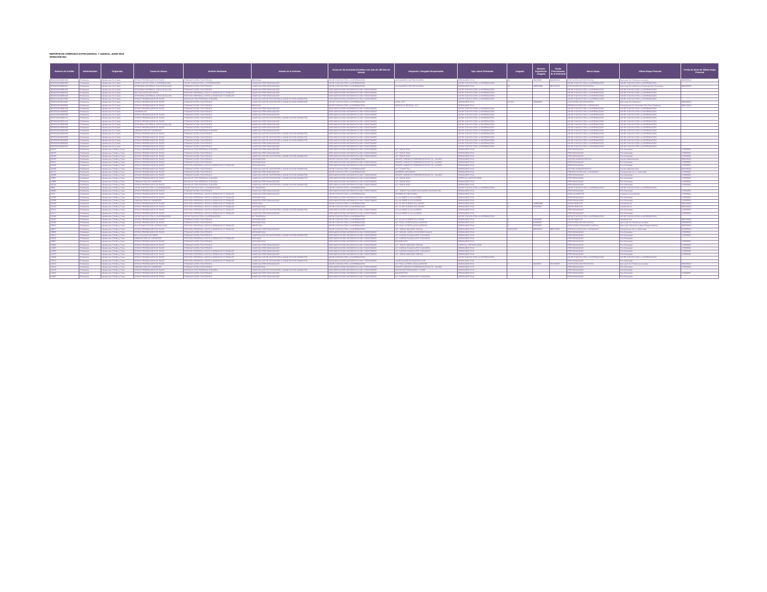REPORTE DE COBRANZA EXTRAJUDICIAL Y JUDICIAL JUNIO 2013
MXMACCB 06U
| Numero de Crédito | Administrador | Originador | Causa de Atraso | Gestión Realizada | Estado de la vivienda | Causa de No Demanda (Créditos con más de 180 días de atraso) | Despacho / Abogado Responsable | Tipo Juicio Planteado | Juzgado | Número Expediente Juzgado | Fecha Presentación de la Demanda | Macro Etapa | Ultima Etapa Procesal | Fecha de Inicio de Última etapa Procesal |
| --- | --- | --- | --- | --- | --- | --- | --- | --- | --- | --- | --- | --- | --- | --- |
| 3010010101805348 | Patrimonio | Hipotecaria Su Casita | OTRAS PRIORIDADES DE PAGO | COMUNICACIÓN TELEFONICA | RENTADA | NO SE CUENTA CON LA INFORMACION | ALEJANDRO CASTRO OLVERA | ORDINARIO CIVIL | 45 | 566/2008 | 06/06/2012 | EJECUCIÓN DE SENTENCIA | Ejecución De Sentencia Avalúos | 26/08/2012 |
| 3010010101805389 | Patrimonio | Hipotecaria Su Casita | NO SE CUENTA CON LA INFORMACION | NO SE CUENTA CON LA INFORMACION | HABITADA POR DEMANDADO | NO SE CUENTA CON LA INFORMACION | | NO SE CUENTA CON LA INFORMACION | | | | NO SE CUENTA CON LA INFORMACION | NO SE CUENTA CON LA INFORMACION | |
| 3010010101805397 | Patrimonio | Hipotecaria Su Casita | ECONOMIA INFORMAL (VENTAS BAJAS) | COMUNICACIÓN TELEFONICA | HABITADA POR DEMANDADO | NO SE CUENTA CON LA INFORMACION | ALEJANDRO CASTRO OLVERA | ORDINARIO CIVIL | 70 | 1685/2009 | 06/11/2012 | EJECUCIÓN DE SENTENCIA | Ejecución De Sentencia Certificado De Gravamen | 06/06/2013 |
| 3010010101805405 | Patrimonio | Hipotecaria Su Casita | ECONOMIA INFORMAL (VENTAS BAJAS) | COMUNICACIÓN TELEFONICA | HABITADA POR DEMANDADO | DOCUMENTACIÓN INCOMPLETA DEL FIDEICOMISO | | NO SE CUENTA CON LA INFORMACION | | | | NO SE CUENTA CON LA INFORMACION | NO SE CUENTA CON LA INFORMACION | |
| 3010010101808102 | Patrimonio | Hipotecaria Su Casita | SIN VOLUNTAD DE PAGO | GESTION PERSONAL VISITA A DOMICILIO O TRABAJO | HABITADA POR DEMANDADO | DOCUMENTACIÓN INCOMPLETA DEL FIDEICOMISO | | NO SE CUENTA CON LA INFORMACION | | | | NO SE CUENTA CON LA INFORMACION | NO SE CUENTA CON LA INFORMACION | |
| 3010010101808128 | Patrimonio | Hipotecaria Su Casita | ECONOMIA INFORMAL (VENTAS BAJAS) | GESTION PERSONAL VISITA A DOMICILIO O TRABAJO | HABITADA POR DEMANDADO | DOCUMENTACIÓN INCOMPLETA DEL FIDEICOMISO | | NO SE CUENTA CON LA INFORMACION | | | | NO SE CUENTA CON LA INFORMACION | NO SE CUENTA CON LA INFORMACION | |
| 3010010101812393 | Patrimonio | Hipotecaria Su Casita | OTRAS PRIORIDADES DE PAGO | MENSAJE CON PERSONA O BUZÓN | HABITADA (NO SE ENCONTRO A NADIE EN ESE MOMENTO) | DOCUMENTACIÓN INCOMPLETA DEL FIDEICOMISO | | NO SE CUENTA CON LA INFORMACION | | | | NO SE CUENTA CON LA INFORMACION | NO SE CUENTA CON LA INFORMACION | |
| 3010010101814621 | Patrimonio | Hipotecaria Su Casita | OTRAS PRIORIDADES DE PAGO | COMUNICACIÓN TELEFONICA | HABITADA (NO SE ENCONTRO A NADIE EN ESE MOMENTO) | NO SE CUENTA CON LA INFORMACION | ACRA, S.C. | ORDINARIO CIVIL | 9 CIVIL | 1039/2007 | | EJECUCIÓN DE SENTENCIA | Ejecución De Sentencia | 29/02/2012 |
| 3010010101816253 | Patrimonio | Hipotecaria Su Casita | OTRAS PRIORIDADES DE PAGO | COMUNICACIÓN TELEFONICA | RENTADA | NO SE CUENTA CON LA INFORMACION | ORTEGA & ORTEGA, S.C. | ORDINARIO CIVIL | | | | PRESENTACIÓN DE LA DEMANDA | Presentacion De Demanda Cita Para Emplazar | 06/07/2012 |
| 3010010101820438 | Patrimonio | Hipotecaria Su Casita | OTRAS PRIORIDADES DE PAGO | COMUNICACIÓN TELEFONICA | HABITADA POR DEMANDADO | DOCUMENTACIÓN INCOMPLETA DEL FIDEICOMISO | | NO SE CUENTA CON LA INFORMACION | | | | NO SE CUENTA CON LA INFORMACION | NO SE CUENTA CON LA INFORMACION | |
| 3010010101820834 | Patrimonio | Hipotecaria Su Casita | DESEMPLEO | COMUNICACIÓN TELEFONICA | HABITADA POR DEMANDADO | DOCUMENTACIÓN INCOMPLETA DEL FIDEICOMISO | | NO SE CUENTA CON LA INFORMACION | | | | NO SE CUENTA CON LA INFORMACION | NO SE CUENTA CON LA INFORMACION | |
| 3010010101823168 | Patrimonio | Hipotecaria Su Casita | OTRAS PRIORIDADES DE PAGO | COMUNICACIÓN TELEFONICA | HABITADA POR DEMANDADO | DOCUMENTACIÓN INCOMPLETA DEL FIDEICOMISO | | NO SE CUENTA CON LA INFORMACION | | | | NO SE CUENTA CON LA INFORMACION | NO SE CUENTA CON LA INFORMACION | |
| 3010010101823754 | Patrimonio | Hipotecaria Su Casita | OTRAS PRIORIDADES DE PAGO | COMUNICACIÓN TELEFONICA | HABITADA (NO SE ENCONTRO A NADIE EN ESE MOMENTO) | DOCUMENTACIÓN INCOMPLETA DEL FIDEICOMISO | | NO SE CUENTA CON LA INFORMACION | | | | NO SE CUENTA CON LA INFORMACION | NO SE CUENTA CON LA INFORMACION | |
| 3010010101824455 | Patrimonio | Hipotecaria Su Casita | OTRAS PRIORIDADES DE PAGO | COMUNICACIÓN TELEFONICA | HABITADA POR DEMANDADO | DOCUMENTACIÓN INCOMPLETA DEL FIDEICOMISO | | NO SE CUENTA CON LA INFORMACION | | | | NO SE CUENTA CON LA INFORMACION | NO SE CUENTA CON LA INFORMACION | |
| 3010010101825296 | Patrimonio | Hipotecaria Su Casita | ECONOMIA INFORMAL (VENTAS BAJAS) | COMUNICACIÓN TELEFONICA | HABITADA POR DEMANDADO | DOCUMENTACIÓN INCOMPLETA DEL FIDEICOMISO | | NO SE CUENTA CON LA INFORMACION | | | | NO SE CUENTA CON LA INFORMACION | NO SE CUENTA CON LA INFORMACION | |
| 3010010101830262 | Patrimonio | Hipotecaria Su Casita | OTRAS PRIORIDADES DE PAGO | COMUNICACIÓN TELEFONICA | HABITADA POR DEMANDADO | DOCUMENTACIÓN INCOMPLETA DEL FIDEICOMISO | | NO SE CUENTA CON LA INFORMACION | | | | NO SE CUENTA CON LA INFORMACION | NO SE CUENTA CON LA INFORMACION | |
| 3010010101830569 | Patrimonio | Hipotecaria Su Casita | DISMINUCIÓN DE INGRESOS | MENSAJE CON PERSONA O BUZÓN | HABITADA POR DEMANDADO | DOCUMENTACIÓN INCOMPLETA DEL FIDEICOMISO | | NO SE CUENTA CON LA INFORMACION | | | | NO SE CUENTA CON LA INFORMACION | NO SE CUENTA CON LA INFORMACION | |
| 3010010101834520 | Patrimonio | Hipotecaria Su Casita | OTRAS PRIORIDADES DE PAGO | COMUNICACIÓN TELEFONICA | HABITADA (NO SE ENCONTRO A NADIE EN ESE MOMENTO) | DOCUMENTACIÓN INCOMPLETA DEL FIDEICOMISO | | NO SE CUENTA CON LA INFORMACION | | | | NO SE CUENTA CON LA INFORMACION | NO SE CUENTA CON LA INFORMACION | |
| 3010010101842069 | Patrimonio | Hipotecaria Su Casita | OTRAS PRIORIDADES DE PAGO | COMUNICACIÓN TELEFONICA | HABITADA (NO SE ENCONTRO A NADIE EN ESE MOMENTO) | DOCUMENTACIÓN INCOMPLETA DEL FIDEICOMISO | | NO SE CUENTA CON LA INFORMACION | | | | NO SE CUENTA CON LA INFORMACION | NO SE CUENTA CON LA INFORMACION | |
| 3010010101843869 | Patrimonio | Hipotecaria Su Casita | OTRAS PRIORIDADES DE PAGO | COMUNICACIÓN TELEFONICA | HABITADA (NO SE ENCONTRO A NADIE EN ESE MOMENTO) | DOCUMENTACIÓN INCOMPLETA DEL FIDEICOMISO | | NO SE CUENTA CON LA INFORMACION | | | | NO SE CUENTA CON LA INFORMACION | NO SE CUENTA CON LA INFORMACION | |
| 3010010101850823 | Patrimonio | Hipotecaria Su Casita | OTRAS PRIORIDADES DE PAGO | COMUNICACIÓN TELEFONICA | HABITADA POR DEMANDADO | DOCUMENTACIÓN INCOMPLETA DEL FIDEICOMISO | | NO SE CUENTA CON LA INFORMACION | | | | NO SE CUENTA CON LA INFORMACION | NO SE CUENTA CON LA INFORMACION | |
| 3010010101855210 | Patrimonio | Hipotecaria Su Casita | OTRAS PRIORIDADES DE PAGO | COMUNICACIÓN TELEFONICA | HABITADA POR DEMANDADO | DOCUMENTACIÓN INCOMPLETA DEL FIDEICOMISO | | NO SE CUENTA CON LA INFORMACION | | | | NO SE CUENTA CON LA INFORMACION | NO SE CUENTA CON LA INFORMACION | |
| 10070 | Patrimonio | Hipotecaria Crédito y Casa | OTRAS PRIORIDADES DE PAGO | MENSAJE CON PERSONA O BUZÓN | HABITADA POR DEMANDADO | DOCUMENTACIÓN INCOMPLETA DEL FIDEICOMISO | LIC. SINUE RUIZ | ORDINARIO CIVIL | | | | POR DEMANDAR | Por Demandar | 17/06/2011 |
| 10079 | Patrimonio | Hipotecaria Crédito y Casa | OTRAS PRIORIDADES DE PAGO | COMUNICACIÓN TELEFONICA | HABITADA POR DEMANDADO | DOCUMENTACIÓN INCOMPLETA DEL FIDEICOMISO | LIC. SINUE RUIZ | ORDINARIO CIVIL | | | | POR DEMANDAR | Por Demandar | 17/06/2011 |
| 10109 | Patrimonio | Hipotecaria Crédito y Casa | OTRAS PRIORIDADES DE PAGO | COMUNICACIÓN TELEFONICA | HABITADA (NO SE ENCONTRO A NADIE EN ESE MOMENTO) | DOCUMENTACIÓN INCOMPLETA DEL FIDEICOMISO | LIC. SINUE RUIZ | ORDINARIO CIVIL | | | | POR DEMANDAR | Por Demandar | 17/06/2011 |
| 10130 | Patrimonio | Hipotecaria Crédito y Casa | OTRAS PRIORIDADES DE PAGO | COMUNICACIÓN TELEFONICA | DESHABITADA | NO SE CUENTA CON LA INFORMACION | GRUPO JURIDICO CORPORATIVO DE CD. JUAREZ | ORDINARIO CIVIL | | | | DACIÓN ADMINISTRATIVA | Dación Administrativa | 30/04/2012 |
| 10157 | Patrimonio | Hipotecaria Crédito y Casa | OTRAS PRIORIDADES DE PAGO | COMUNICACIÓN TELEFONICA | DESHABITADA | DOCUMENTACIÓN INCOMPLETA DEL FIDEICOMISO | GRUPO JURIDICO CORPORATIVO DE CD. JUAREZ | ORDINARIO CIVIL | | | | POR DEMANDAR | Por Demandar | 17/06/2011 |
| 10163 | Patrimonio | Hipotecaria Crédito y Casa | OTRAS PRIORIDADES DE PAGO | GESTION PERSONAL VISITA A DOMICILIO O TRABAJO | DESHABITADA | DOCUMENTACIÓN INCOMPLETA DEL FIDEICOMISO | GRUPO JURIDICO CORPORATIVO DE CD. JUAREZ | ORDINARIO CIVIL | | | | POR DEMANDAR | Por Demandar | 17/06/2011 |
| 10166 | Patrimonio | Hipotecaria Crédito y Casa | OTRAS PRIORIDADES DE PAGO | COMUNICACIÓN TELEFONICA | HABITADA (NO SE ENCONTRO A NADIE EN ESE MOMENTO) | NO SE CUENTA CON LA INFORMACION | LIC. ULISES SAL | ORDINARIO CIVIL | | | | DACIÓN ADMINISTRATIVA | Dación Administrativa | 22/10/2012 |
| 10175 | Patrimonio | Hipotecaria Crédito y Casa | OTRAS PRIORIDADES DE PAGO | COMUNICACIÓN TELEFONICA | HABITADA POR DEMANDADO | NO SE CUENTA CON LA INFORMACION | BARRERA MEDARDO | ORDINARIO CIVIL | | | | PRESENTACIÓN DE LA DEMANDA | Presentación De La Demanda | 17/06/2011 |
| 10228 | Patrimonio | Hipotecaria Crédito y Casa | OTRAS PRIORIDADES DE PAGO | COMUNICACIÓN TELEFONICA | HABITADA (NO SE ENCONTRO A NADIE EN ESE MOMENTO) | DOCUMENTACIÓN INCOMPLETA DEL FIDEICOMISO | GRUPO JURIDICO CORPORATIVO DE CD. JUAREZ | ORDINARIO CIVIL | | | | POR DEMANDAR | Por Demandar | 17/06/2011 |
| 10381 | Patrimonio | Hipotecaria Crédito y Casa | OTRAS PRIORIDADES DE PAGO | MENSAJE CON PERSONA O BUZÓN | HABITADA (NO SE ENCONTRO A NADIE EN ESE MOMENTO) | DOCUMENTACIÓN INCOMPLETA DEL FIDEICOMISO | LIC. SINUE RUIZ | ESPECIAL HIPOTECARIO | | | | POR DEMANDAR | Por Demandar | 17/06/2011 |
| 10386 | Patrimonio | Hipotecaria Crédito y Casa | DISMINUCIÓN DE INGRESOS | MENSAJE CON PERSONA O BUZÓN | HABITADA POR DEMANDADO | DOCUMENTACIÓN INCOMPLETA DEL FIDEICOMISO | LIC. SINUE RUIZ | ORDINARIO CIVIL | | | | POR DEMANDAR | Por Demandar | 17/06/2011 |
| 10418 | Patrimonio | Hipotecaria Crédito y Casa | OTRAS PRIORIDADES DE PAGO | MENSAJE CON PERSONA O BUZÓN | HABITADA (NO SE ENCONTRO A NADIE EN ESE MOMENTO) | DOCUMENTACIÓN INCOMPLETA DEL FIDEICOMISO | LIC. SINUE RUIZ | ORDINARIO CIVIL | | | | POR DEMANDAR | Por Demandar | 17/06/2011 |
| 1065 | Patrimonio | Hipotecaria Crédito y Casa | NO SE CUENTA CON LA INFORMACION | NO SE CUENTA CON LA INFORMACION | SE TRASPASA | NO SE CUENTA CON LA INFORMACION | | NO SE CUENTA CON LA INFORMACION | | | | NO SE CUENTA CON LA INFORMACION | NO SE CUENTA CON LA INFORMACION | |
| 10960 | Patrimonio | Hipotecaria Crédito y Casa | OTRAS PRIORIDADES DE PAGO | COMUNICACIÓN TELEFONICA | HABITADA POR DEMANDADO | DOCUMENTACIÓN INCOMPLETA DEL FIDEICOMISO | LIC. JORGE EDUARDO SALVADOR AGUILERA REI | ORDINARIO CIVIL | | | | POR DEMANDAR | Por Demandar | 17/06/2011 |
| 1275 | Patrimonio | Hipotecaria Crédito y Casa | OTRAS PRIORIDADES DE PAGO | GESTION PERSONAL VISITA A DOMICILIO O TRABAJO | HABITADA POR DEMANDADO | NO SE CUENTA CON LA INFORMACION | RODRIGUEZ BENJAMIN | ORDINARIO CIVIL | | | | EMPLAZAMIENTO | Emplazó al Acreditado | 17/06/2011 |
| 13126 | Patrimonio | Hipotecaria Crédito y Casa | OTRAS PRIORIDADES DE PAGO | GESTION PERSONAL VISITA A DOMICILIO O TRABAJO | DESHABITADA | DOCUMENTACIÓN INCOMPLETA DEL FIDEICOMISO | VILLALOBOS & VILLALOBOS | ORDINARIO CIVIL | | | | POR DEMANDAR | Por Demandar | 17/06/2011 |
| 13128 | Patrimonio | Hipotecaria Crédito y Casa | DISMINUCIÓN DE INGRESOS | GESTION PERSONAL VISITA A DOMICILIO O TRABAJO | HABITADA POR DEMANDADO | DOCUMENTACIÓN INCOMPLETA DEL FIDEICOMISO | VILLALOBOS & VILLALOBOS | ORDINARIO CIVIL | | | | POR DEMANDAR | Por Demandar | 17/06/2011 |
| 13129 | Patrimonio | Hipotecaria Crédito y Casa | OTRAS PRIORIDADES DE PAGO | GESTION PERSONAL VISITA A DOMICILIO O TRABAJO | PRESTADA | NO SE CUENTA CON LA INFORMACION | LIC. ELIAS FLORES GALLEGOS | ORDINARIO CIVIL | 4 | 1299/2009 | | DESISTIMIENTO | Desistimiento | 30/04/2012 |
| 13140 | Patrimonio | Hipotecaria Crédito y Casa | OTRAS PRIORIDADES DE PAGO | GESTION PERSONAL VISITA A DOMICILIO O TRABAJO | DESHABITADA | NO SE CUENTA CON LA INFORMACION | LIC. ELIAS FLORES GALLEGOS | ORDINARIO CIVIL | 4 | 875/2009 | | DESISTIMIENTO | Desistimiento | 30/04/2012 |
| 13144 | Patrimonio | Hipotecaria Crédito y Casa | OTRAS PRIORIDADES DE PAGO | GESTION PERSONAL VISITA A DOMICILIO O TRABAJO | HABITADA (NO SE ENCONTRO A NADIE EN ESE MOMENTO) | DOCUMENTACIÓN INCOMPLETA DEL FIDEICOMISO | VILLALOBOS & VILLALOBOS | ORDINARIO CIVIL | | | | POR DEMANDAR | Por Demandar | 17/06/2011 |
| 13147 | Patrimonio | Hipotecaria Crédito y Casa | OTRAS PRIORIDADES DE PAGO | GESTION PERSONAL VISITA A DOMICILIO O TRABAJO | HABITADA POR DEMANDADO | DOCUMENTACIÓN INCOMPLETA DEL FIDEICOMISO | VILLALOBOS & VILLALOBOS | ORDINARIO CIVIL | | | | POR DEMANDAR | Por Demandar | 17/06/2011 |
| 13148 | Patrimonio | Hipotecaria Crédito y Casa | NO SE CUENTA CON LA INFORMACION | NO SE CUENTA CON LA INFORMACION | SE TRASPASA | NO SE CUENTA CON LA INFORMACION | | NO SE CUENTA CON LA INFORMACION | | | | NO SE CUENTA CON LA INFORMACION | NO SE CUENTA CON LA INFORMACION | |
| 13184 | Patrimonio | Hipotecaria Crédito y Casa | OTRAS PRIORIDADES DE PAGO | COMUNICACIÓN TELEFONICA | DESHABITADA | NO SE CUENTA CON LA INFORMACION | LIC. ELIAS FLORES GALLEGOS | ORDINARIO CIVIL | 2 | 349/2009 | | DESISTIMIENTO | Desistimiento | 30/04/2012 |
| 13199 | Patrimonio | Hipotecaria Crédito y Casa | OTRAS PRIORIDADES DE PAGO | COMUNICACIÓN TELEFONICA | DESHABITADA | NO SE CUENTA CON LA INFORMACION | LIC. PAUL ACOSTA AGUILASOCHO | ORDINARIO CIVIL | 1 | 876/2009 | | EJECUCIÓN DE SENTENCIA | Ejecución De Sentencia Avalúos | 23/02/2012 |
| 13215 | Patrimonio | Hipotecaria Crédito y Casa | FALLECIMIENTO DEL ACREDITADO | GESTION PERSONAL VISITA A DOMICILIO O TRABAJO | PRESTADA | NO SE CUENTA CON LA INFORMACION | LIC. PAUL ACOSTA AGUILASOCHO | ORDINARIO CIVIL | 2 | 876/2009 | | EJECUCIÓN CONVENIO JUDICIAL | Ejecución Convenio Judicial Requerimiento | 23/02/2012 |
| 13657 | Patrimonio | Hipotecaria Crédito y Casa | OTRAS PRIORIDADES DE PAGO | GESTION PERSONAL VISITA A DOMICILIO O TRABAJO | HABITADA POR DEMANDADO | NO SE CUENTA CON LA INFORMACION | LIC. JOSUE ABUNDEZ OSUNA | ORDINARIO CIVIL | ONCEAVO | 0852/2012 | 08/07/2012 | PRESENTACIÓN DE LA DEMANDA | Presentacion De La Demanda | 07/08/2012 |
| 13802 | Patrimonio | Hipotecaria Crédito y Casa | OTRAS PRIORIDADES DE PAGO | COMUNICACIÓN TELEFONICA | DESHABITADA | DOCUMENTACIÓN INCOMPLETA DEL FIDEICOMISO | LIC. MIGUEL ANGEL GUTIERREZ ANAYA | ORDINARIO CIVIL | | | | POR DEMANDAR | Por Demandar | 17/06/2011 |
| 13814 | Patrimonio | Hipotecaria Crédito y Casa | MALA CALIDAD DE OBRA | COMUNICACIÓN TELEFONICA | HABITADA (NO SE ENCONTRO A NADIE EN ESE MOMENTO) | DOCUMENTACIÓN INCOMPLETA DEL FIDEICOMISO | LIC. KARINA GUADALUPE CASANOVA | ORDINARIO CIVIL | | | | POR DEMANDAR | Por Demandar | 17/06/2011 |
| 13846 | Patrimonio | Hipotecaria Crédito y Casa | DISMINUCIÓN DE INGRESOS | GESTION PERSONAL VISITA A DOMICILIO O TRABAJO | RENTADA | DOCUMENTACIÓN INCOMPLETA DEL FIDEICOMISO | LIC. KARINA GUADALUPE CASANOVA | ORDINARIO CIVIL | | | | POR DEMANDAR | Por Demandar | |
| 13921 | Patrimonio | Hipotecaria Crédito y Casa | OTRAS PRIORIDADES DE PAGO | COMUNICACIÓN TELEFONICA | DESHABITADA | DOCUMENTACIÓN INCOMPLETA DEL FIDEICOMISO | BACKOFFICE | ORDINARIO CIVIL | | | | POR DEMANDAR | Por Demandar | 17/06/2011 |
| 13959 | Patrimonio | Hipotecaria Crédito y Casa | OTRAS PRIORIDADES DE PAGO | COMUNICACIÓN TELEFONICA | HABITADA POR DEMANDADO | DOCUMENTACIÓN INCOMPLETA DEL FIDEICOMISO | LIC. JOSUE ABUNDEZ OSUNA | ESPECIAL HIPOTECARIO | | | | POR DEMANDAR | Por Demandar | 17/06/2011 |
| 14160 | Patrimonio | Hipotecaria Crédito y Casa | OTRAS PRIORIDADES DE PAGO | COMUNICACIÓN TELEFONICA | HABITADA POR DEMANDADO | DOCUMENTACIÓN INCOMPLETA DEL FIDEICOMISO | LIC. KARINA GUADALUPE CASANOVA | ORDINARIO CIVIL | | | | POR DEMANDAR | Por Demandar | 17/06/2011 |
| 14185 | Patrimonio | Hipotecaria Crédito y Casa | OTRAS PRIORIDADES DE PAGO | GESTION PERSONAL VISITA A DOMICILIO O TRABAJO | HABITADA POR DEMANDADO | DOCUMENTACIÓN INCOMPLETA DEL FIDEICOMISO | LIC. KARINA GUADALUPE CASANOVA | ORDINARIO CIVIL | | | | POR DEMANDAR | Por Demandar | 17/06/2011 |
| 14413 | Patrimonio | Hipotecaria Crédito y Casa | OTRAS PRIORIDADES DE PAGO | GESTION PERSONAL VISITA A DOMICILIO O TRABAJO | HABITADA POR DEMANDADO | DOCUMENTACIÓN INCOMPLETA DEL FIDEICOMISO | LIC. JOSUE ABUNDEZ OSUNA | ORDINARIO CIVIL | | | | POR DEMANDAR | Por Demandar | 17/06/2011 |
| 14496 | Patrimonio | Hipotecaria Crédito y Casa | OTRAS PRIORIDADES DE PAGO | GESTION PERSONAL VISITA A DOMICILIO O TRABAJO | HABITADA (NO SE ENCONTRO A NADIE EN ESE MOMENTO) | NO SE CUENTA CON LA INFORMACION | | NO SE CUENTA CON LA INFORMACION | | | | NO SE CUENTA CON LA INFORMACION | NO SE CUENTA CON LA INFORMACION | |
| 14513 | Patrimonio | Hipotecaria Crédito y Casa | OTRAS PRIORIDADES DE PAGO | GESTION PERSONAL VISITA A DOMICILIO O TRABAJO | HABITADA (NO SE ENCONTRO A NADIE EN ESE MOMENTO) | DOCUMENTACIÓN INCOMPLETA DEL FIDEICOMISO | JULIO MAURICIO SANCHEZ LEW | ORDINARIO CIVIL | | | | POR DEMANDAR | Por Demandar | |
| 14515 | Patrimonio | Hipotecaria Crédito y Casa | OTRAS PRIORIDADES DE PAGO | COMUNICACIÓN TELEFONICA | HABITADA POR DEMANDADO | NO SE CUENTA CON LA INFORMACION | LIC. PAUL ACOSTA AGUILASOCHO | ORDINARIO CIVIL | 1 | 615/2007 | 05/10/2007 | EJECUCIÓN DE SENTENCIA | Ejecución De Sentencia Avalúos | 23/02/2012 |
| 14524 | Patrimonio | Hipotecaria Crédito y Casa | DISMINUCIÓN DE INGRESOS | COMUNICACIÓN TELEFONICA | DESHABITADA | DOCUMENTACIÓN INCOMPLETA DEL FIDEICOMISO | GRUPO JURIDICO CORPORATIVO DE CD. JUAREZ | ORDINARIO CIVIL | | | | POR DEMANDAR | Por Demandar | 17/06/2011 |
| 14548 | Patrimonio | Hipotecaria Crédito y Casa | OTRAS PRIORIDADES DE PAGO | MENSAJE CON PERSONA O BUZÓN | HABITADA (NO SE ENCONTRO A NADIE EN ESE MOMENTO) | DOCUMENTACIÓN INCOMPLETA DEL FIDEICOMISO | DE HOYOS FERNANDEZ Y ASOC | ORDINARIO CIVIL | | | | POR DEMANDAR | Por Demandar | |
| 14550 | Patrimonio | Hipotecaria Crédito y Casa | OTRAS PRIORIDADES DE PAGO | COMUNICACIÓN TELEFONICA | HABITADA POR DEMANDADO | DOCUMENTACIÓN INCOMPLETA DEL FIDEICOMISO | BACKOFFICE | ORDINARIO CIVIL | | | | POR DEMANDAR | Por Demandar | 17/06/2011 |
| 14561 | Patrimonio | Hipotecaria Crédito y Casa | OTRAS PRIORIDADES DE PAGO | COMUNICACIÓN TELEFONICA | HABITADA POR DEMANDADO | DOCUMENTACIÓN INCOMPLETA DEL FIDEICOMISO | LIC. KARINA GUADALUPE CASANOVA | ORDINARIO CIVIL | | | | POR DEMANDAR | Por Demandar | |